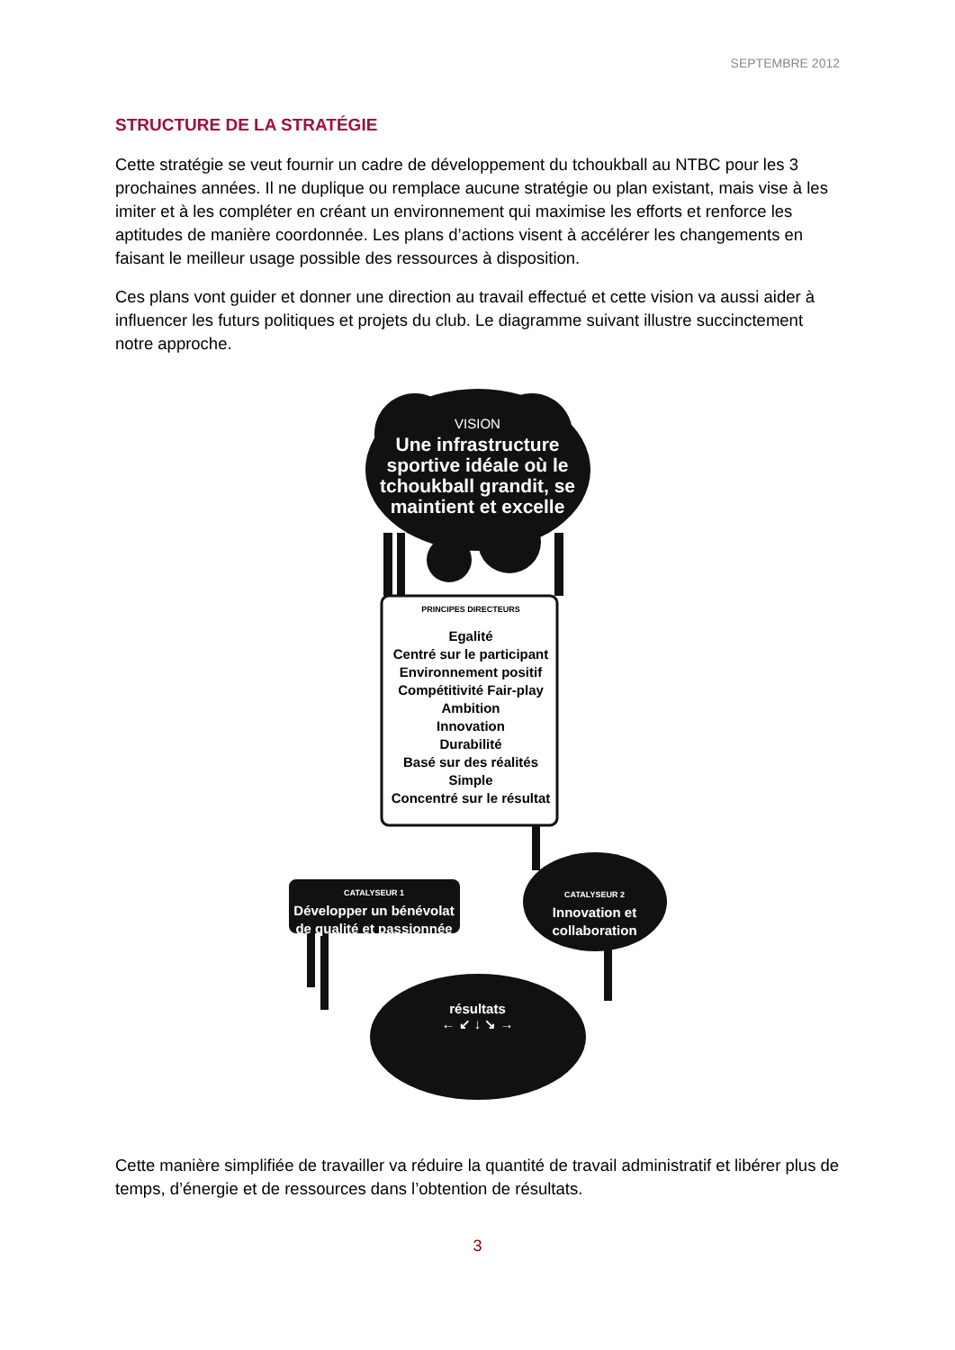SEPTEMBRE 2012
STRUCTURE DE LA STRATÉGIE
Cette stratégie se veut fournir un cadre de développement du tchoukball au NTBC pour les 3 prochaines années. Il ne duplique ou remplace aucune stratégie ou plan existant, mais vise à les imiter et à les compléter en créant un environnement qui maximise les efforts et renforce les aptitudes de manière coordonnée. Les plans d’actions visent à accélérer les changements en faisant le meilleur usage possible des ressources à disposition.
Ces plans vont guider et donner une direction au travail effectué et cette vision va aussi aider à influencer les futurs politiques et projets du club. Le diagramme suivant illustre succinctement notre approche.
VISION
Une infrastructure sportive idéale où le tchoukball grandit, se maintient et excelle
PRINCIPES DIRECTEURS
Egalité
Centré sur le participant
Environnement positif
Compétitivité Fair-play
Ambition
Innovation
Durabilité
Basé sur des réalités
Simple
Concentré sur le résultat
CATALYSEUR 1
Développer un bénévolat de qualité et passionnée
CATALYSEUR 2
Innovation et collaboration
résultats
← ↙ ↓ ↘ →
Cette manière simplifiée de travailler va réduire la quantité de travail administratif et libérer plus de temps, d’énergie et de ressources dans l’obtention de résultats.
3